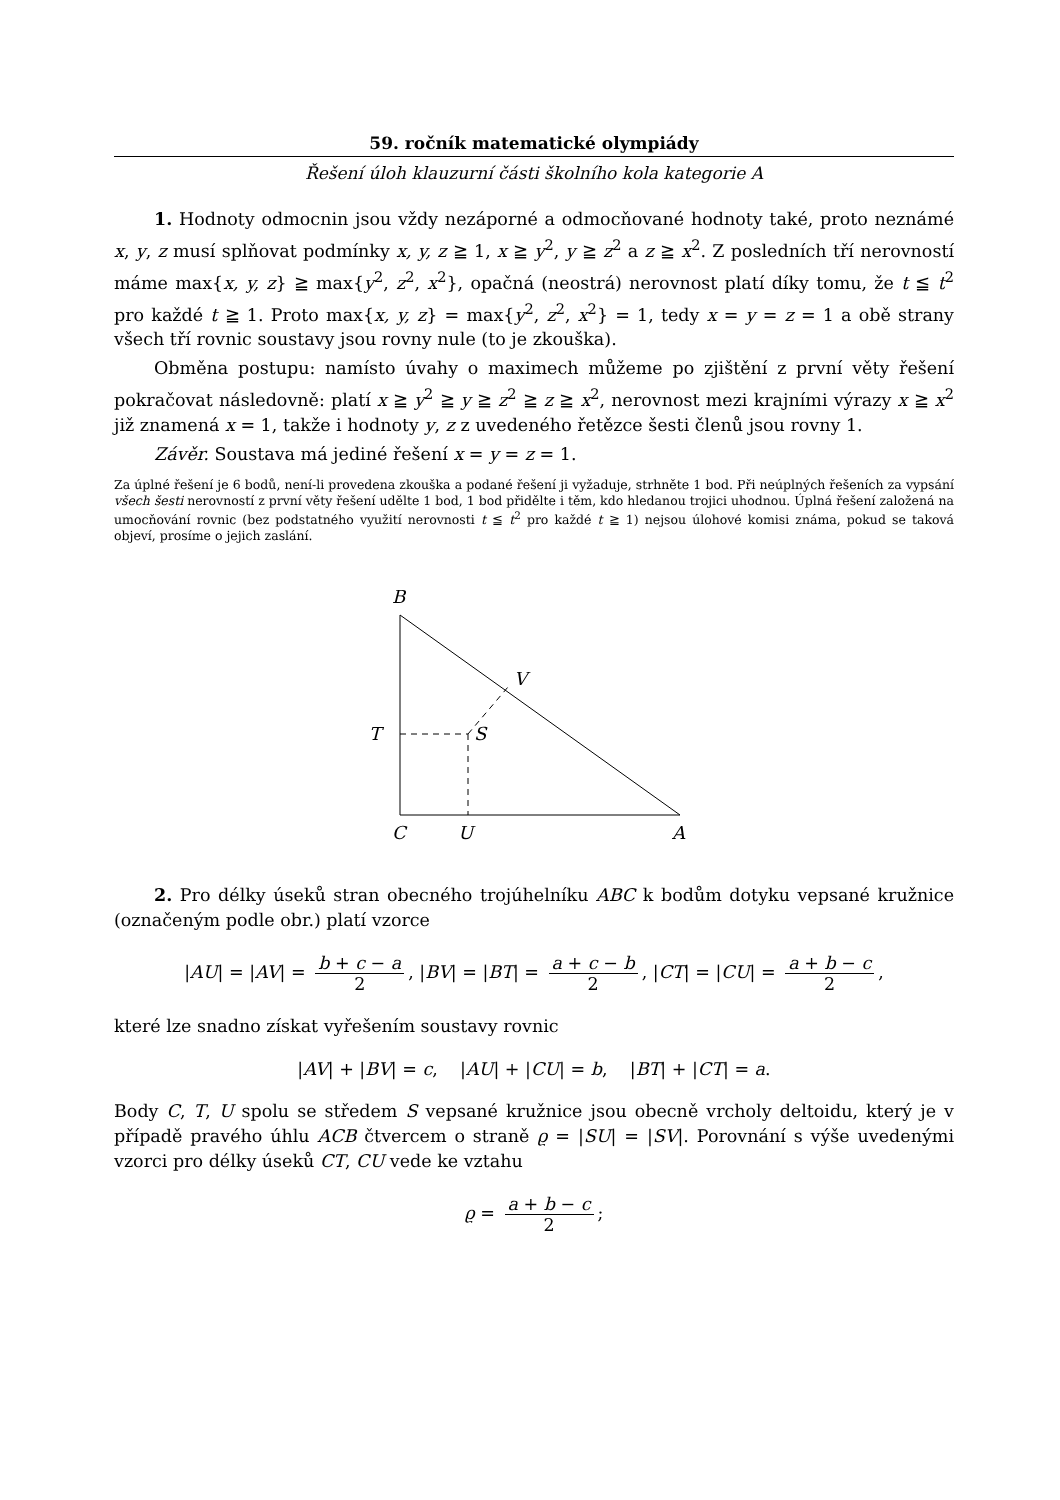59. ročník matematické olympiády
Řešení úloh klauzurní části školního kola kategorie A
1. Hodnoty odmocnin jsou vždy nezáporné a odmocňované hodnoty také, proto neznámé x, y, z musí splňovat podmínky x, y, z ≧ 1, x ≧ y<sup>2</sup>, y ≧ z<sup>2</sup> a z ≧ x<sup>2</sup>. Z posledních tří nerovností máme max{x, y, z} ≧ max{y<sup>2</sup>, z<sup>2</sup>, x<sup>2</sup>}, opačná (neostrá) nerovnost platí díky tomu, že t ≦ t<sup>2</sup> pro každé t ≧ 1. Proto max{x, y, z} = max{y<sup>2</sup>, z<sup>2</sup>, x<sup>2</sup>} = 1, tedy x = y = z = 1 a obě strany všech tří rovnic soustavy jsou rovny nule (to je zkouška).
Obměna postupu: namísto úvahy o maximech můžeme po zjištění z první věty řešení pokračovat následovně: platí x ≧ y<sup>2</sup> ≧ y ≧ z<sup>2</sup> ≧ z ≧ x<sup>2</sup>, nerovnost mezi krajními výrazy x ≧ x<sup>2</sup> již znamená x = 1, takže i hodnoty y, z z uvedeného řetězce šesti členů jsou rovny 1.
Závěr. Soustava má jediné řešení x = y = z = 1.
Za úplné řešení je 6 bodů, není-li provedena zkouška a podané řešení ji vyžaduje, strhněte 1 bod. Při neúplných řešeních za vypsání všech šesti nerovností z první věty řešení udělte 1 bod, 1 bod přidělte i těm, kdo hledanou trojici uhodnou. Úplná řešení založená na umocňování rovnic (bez podstatného využití nerovnosti t ≦ t<sup>2</sup> pro každé t ≧ 1) nejsou úlohové komisi známa, pokud se taková objeví, prosíme o jejich zaslání.
B
V
T
S
C
U
A
2. Pro délky úseků stran obecného trojúhelníku ABC k bodům dotyku vepsané kružnice (označeným podle obr.) platí vzorce
|AU| = |AV| = b + c − a 2, |BV| = |BT| = a + c − b 2, |CT| = |CU| = a + b − c 2,
které lze snadno získat vyřešením soustavy rovnic
|AV| + |BV| = c, |AU| + |CU| = b, |BT| + |CT| = a.
Body C, T, U spolu se středem S vepsané kružnice jsou obecně vrcholy deltoidu, který je v případě pravého úhlu ACB čtvercem o straně ϱ = |SU| = |SV|. Porovnání s výše uvedenými vzorci pro délky úseků CT, CU vede ke vztahu
ϱ = a + b − c 2;